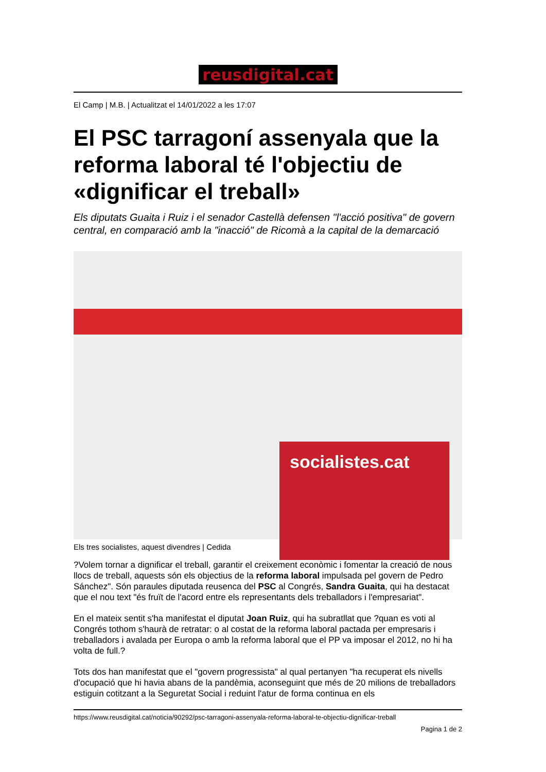reusdigital.cat
El Camp | M.B. | Actualitzat el 14/01/2022 a les 17:07
El PSC tarragoní assenyala que la reforma laboral té l'objectiu de «dignificar el treball»
Els diputats Guaita i Ruiz i el senador Castellà defensen "l'acció positiva" de govern central, en comparació amb la "inacció" de Ricomà a la capital de la demarcació
socialistes.cat
Els tres socialistes, aquest divendres | Cedida
?Volem tornar a dignificar el treball, garantir el creixement econòmic i fomentar la creació de nous llocs de treball, aquests són els objectius de la reforma laboral impulsada pel govern de Pedro Sánchez". Són paraules diputada reusenca del PSC al Congrés, Sandra Guaita, qui ha destacat que el nou text "és fruït de l'acord entre els representants dels treballadors i l'empresariat".
En el mateix sentit s'ha manifestat el diputat Joan Ruiz, qui ha subratllat que ?quan es voti al Congrés tothom s'haurà de retratar: o al costat de la reforma laboral pactada per empresaris i treballadors i avalada per Europa o amb la reforma laboral que el PP va imposar el 2012, no hi ha volta de full.?
Tots dos han manifestat que el "govern progressista" al qual pertanyen "ha recuperat els nivells d'ocupació que hi havia abans de la pandèmia, aconseguint que més de 20 milions de treballadors estiguin cotitzant a la Seguretat Social i reduint l'atur de forma continua en els
https://www.reusdigital.cat/noticia/90292/psc-tarragoni-assenyala-reforma-laboral-te-objectiu-dignificar-treball
Pagina 1 de 2